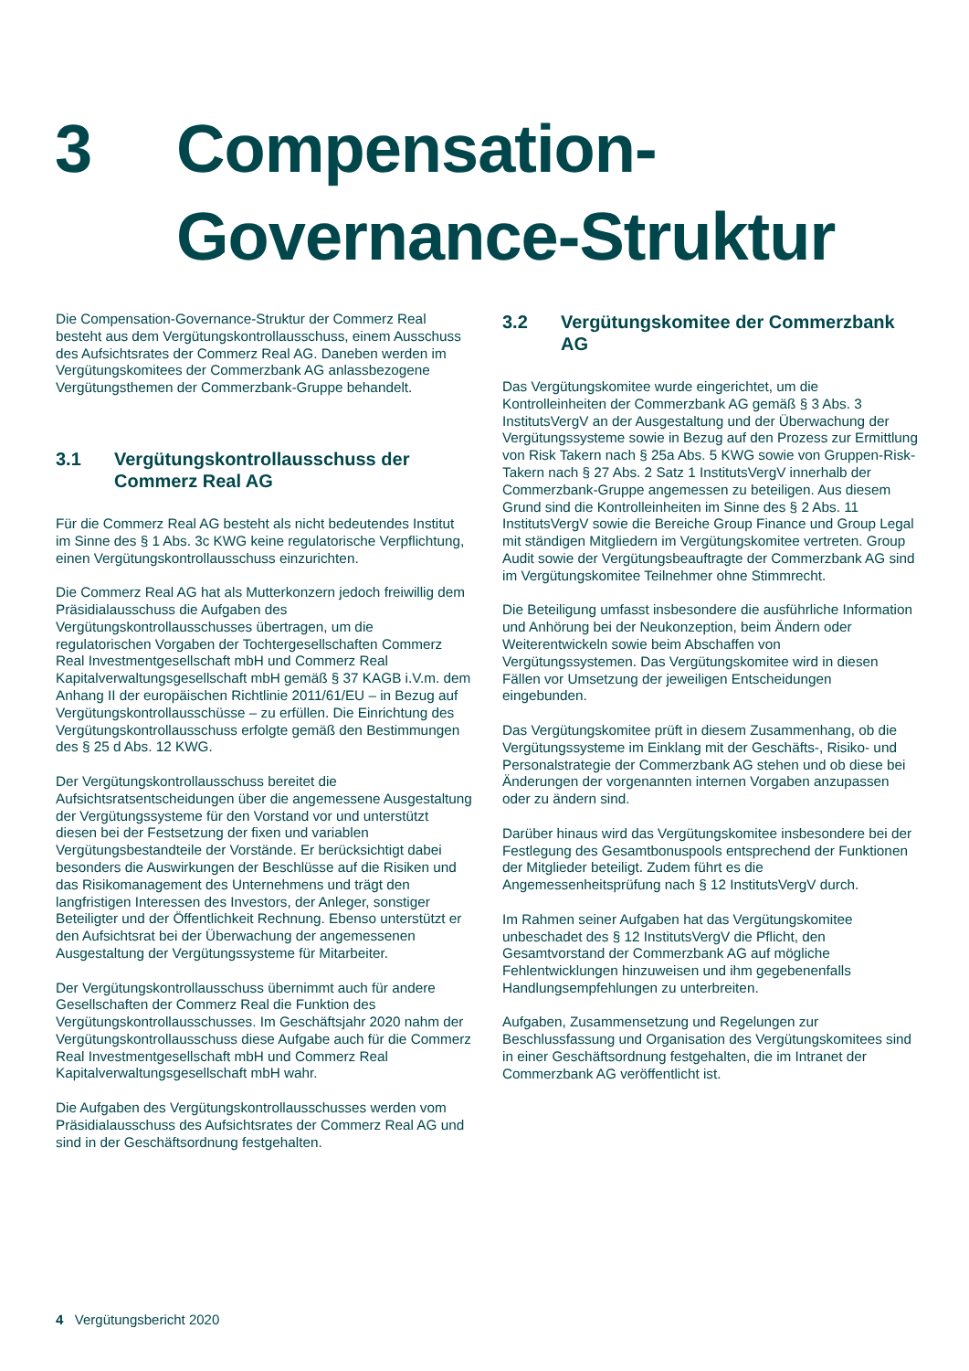3 Compensation-
Governance-Struktur
Die Compensation-Governance-Struktur der Commerz Real besteht aus dem Vergütungskontrollausschuss, einem Ausschuss des Aufsichtsrates der Commerz Real AG. Daneben werden im Vergütungskomitees der Commerzbank AG anlassbezogene Vergütungsthemen der Commerzbank-Gruppe behandelt.
3.1 Vergütungskontrollausschuss der Commerz Real AG
Für die Commerz Real AG besteht als nicht bedeutendes Institut im Sinne des § 1 Abs. 3c KWG keine regulatorische Verpflichtung, einen Vergütungskontrollausschuss einzurichten.
Die Commerz Real AG hat als Mutterkonzern jedoch freiwillig dem Präsidialausschuss die Aufgaben des Vergütungskontrollausschusses übertragen, um die regulatorischen Vorgaben der Tochtergesellschaften Commerz Real Investmentgesellschaft mbH und Commerz Real Kapitalverwaltungsgesellschaft mbH gemäß § 37 KAGB i.V.m. dem Anhang II der europäischen Richtlinie 2011/61/EU – in Bezug auf Vergütungskontrollausschüsse – zu erfüllen. Die Einrichtung des Vergütungskontrollausschuss erfolgte gemäß den Bestimmungen des § 25 d Abs. 12 KWG.
Der Vergütungskontrollausschuss bereitet die Aufsichtsratsentscheidungen über die angemessene Ausgestaltung der Vergütungssysteme für den Vorstand vor und unterstützt diesen bei der Festsetzung der fixen und variablen Vergütungsbestandteile der Vorstände. Er berücksichtigt dabei besonders die Auswirkungen der Beschlüsse auf die Risiken und das Risikomanagement des Unternehmens und trägt den langfristigen Interessen des Investors, der Anleger, sonstiger Beteiligter und der Öffentlichkeit Rechnung. Ebenso unterstützt er den Aufsichtsrat bei der Überwachung der angemessenen Ausgestaltung der Vergütungssysteme für Mitarbeiter.
Der Vergütungskontrollausschuss übernimmt auch für andere Gesellschaften der Commerz Real die Funktion des Vergütungskontrollausschusses. Im Geschäftsjahr 2020 nahm der Vergütungskontrollausschuss diese Aufgabe auch für die Commerz Real Investmentgesellschaft mbH und Commerz Real Kapitalverwaltungsgesellschaft mbH wahr.
Die Aufgaben des Vergütungskontrollausschusses werden vom Präsidialausschuss des Aufsichtsrates der Commerz Real AG und sind in der Geschäftsordnung festgehalten.
3.2 Vergütungskomitee der Commerzbank AG
Das Vergütungskomitee wurde eingerichtet, um die Kontrolleinheiten der Commerzbank AG gemäß § 3 Abs. 3 InstitutsVergV an der Ausgestaltung und der Überwachung der Vergütungssysteme sowie in Bezug auf den Prozess zur Ermittlung von Risk Takern nach § 25a Abs. 5 KWG sowie von Gruppen-Risk-Takern nach § 27 Abs. 2 Satz 1 InstitutsVergV innerhalb der Commerzbank-Gruppe angemessen zu beteiligen. Aus diesem Grund sind die Kontrolleinheiten im Sinne des § 2 Abs. 11 InstitutsVergV sowie die Bereiche Group Finance und Group Legal mit ständigen Mitgliedern im Vergütungskomitee vertreten. Group Audit sowie der Vergütungsbeauftragte der Commerzbank AG sind im Vergütungskomitee Teilnehmer ohne Stimmrecht.
Die Beteiligung umfasst insbesondere die ausführliche Information und Anhörung bei der Neukonzeption, beim Ändern oder Weiterentwickeln sowie beim Abschaffen von Vergütungssystemen. Das Vergütungskomitee wird in diesen Fällen vor Umsetzung der jeweiligen Entscheidungen eingebunden.
Das Vergütungskomitee prüft in diesem Zusammenhang, ob die Vergütungssysteme im Einklang mit der Geschäfts-, Risiko- und Personalstrategie der Commerzbank AG stehen und ob diese bei Änderungen der vorgenannten internen Vorgaben anzupassen oder zu ändern sind.
Darüber hinaus wird das Vergütungskomitee insbesondere bei der Festlegung des Gesamtbonuspools entsprechend der Funktionen der Mitglieder beteiligt. Zudem führt es die Angemessenheitsprüfung nach § 12 InstitutsVergV durch.
Im Rahmen seiner Aufgaben hat das Vergütungskomitee unbeschadet des § 12 InstitutsVergV die Pflicht, den Gesamtvorstand der Commerzbank AG auf mögliche Fehlentwicklungen hinzuweisen und ihm gegebenenfalls Handlungsempfehlungen zu unterbreiten.
Aufgaben, Zusammensetzung und Regelungen zur Beschlussfassung und Organisation des Vergütungskomitees sind in einer Geschäftsordnung festgehalten, die im Intranet der Commerzbank AG veröffentlicht ist.
4 Vergütungsbericht 2020